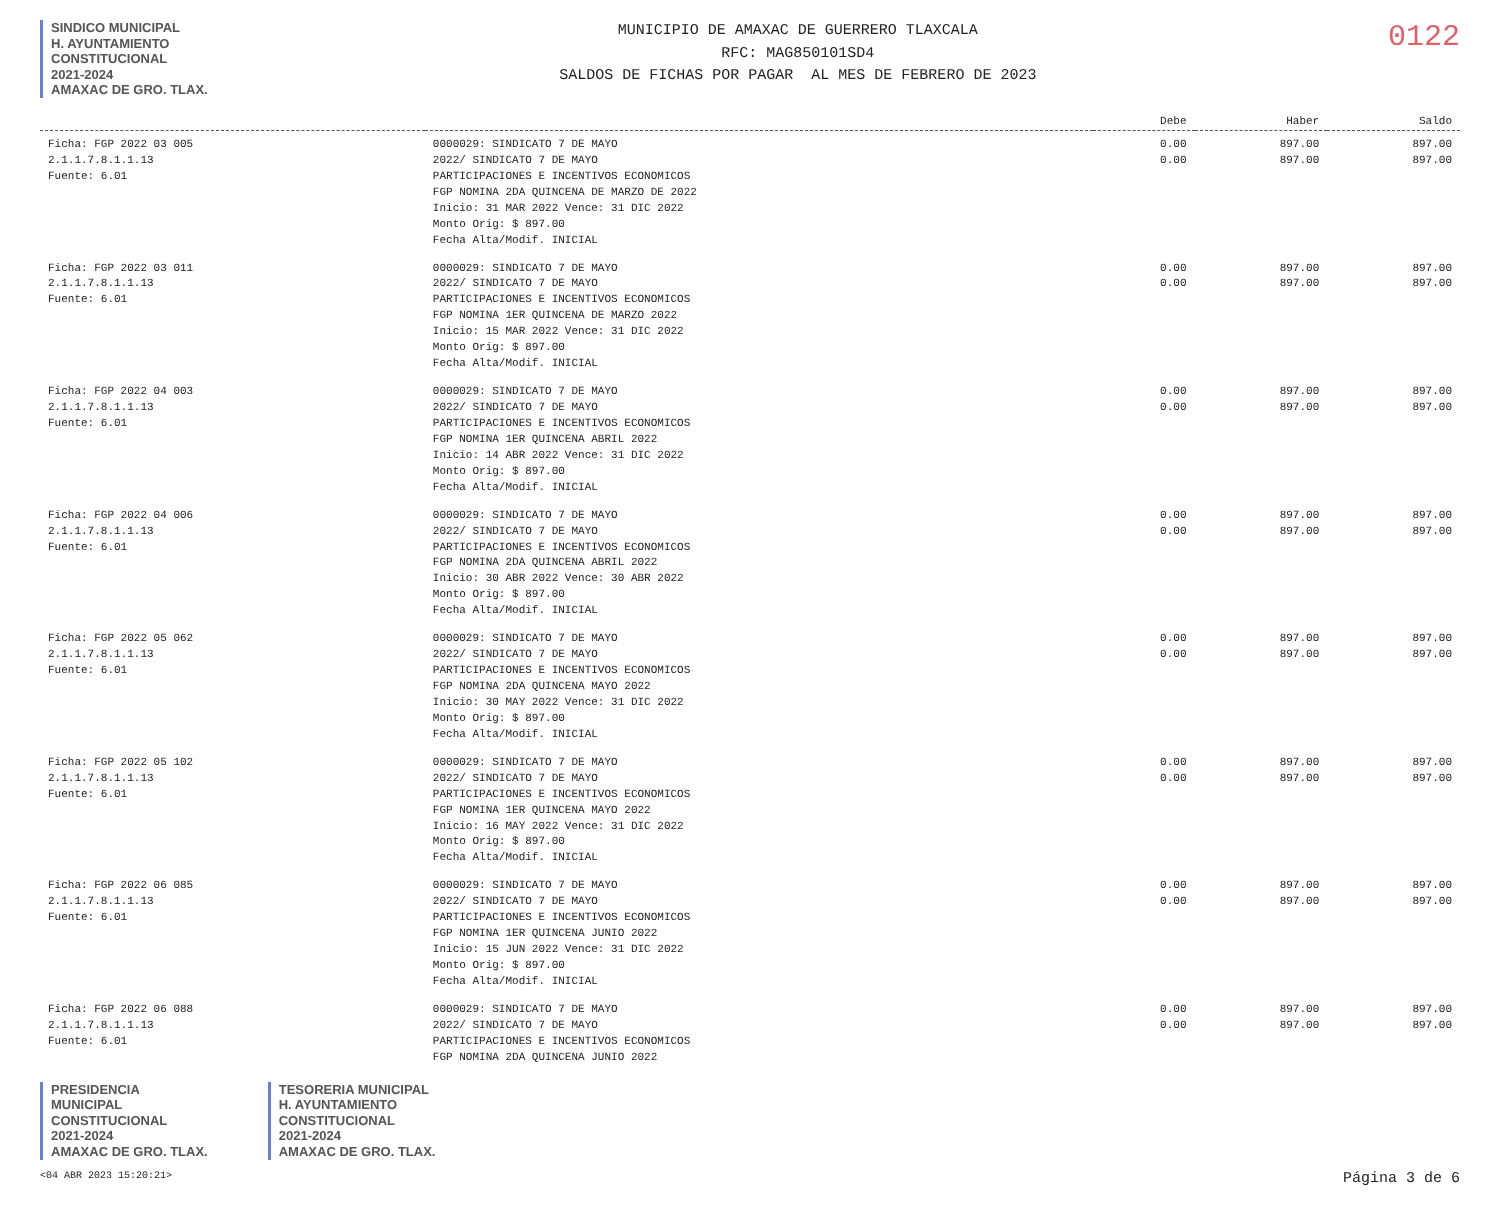SINDICO MUNICIPAL
H. AYUNTAMIENTO
CONSTITUCIONAL
2021-2024
AMAXAC DE GRO. TLAX.
MUNICIPIO DE AMAXAC DE GUERRERO TLAXCALA
RFC: MAG850101SD4
SALDOS DE FICHAS POR PAGAR AL MES DE FEBRERO DE 2023
0122
| | | Debe | Haber | Saldo |
| --- | --- | --- | --- | --- |
| Ficha: FGP 2022 03 005 2.1.1.7.8.1.1.13 Fuente: 6.01 | 0000029: SINDICATO 7 DE MAYO 2022/ SINDICATO 7 DE MAYO PARTICIPACIONES E INCENTIVOS ECONOMICOS FGP NOMINA 2DA QUINCENA DE MARZO DE 2022 Inicio: 31 MAR 2022 Vence: 31 DIC 2022 Monto Orig: $ 897.00 Fecha Alta/Modif. INICIAL | 0.00 0.00 | 897.00 897.00 | 897.00 897.00 |
| Ficha: FGP 2022 03 011 2.1.1.7.8.1.1.13 Fuente: 6.01 | 0000029: SINDICATO 7 DE MAYO 2022/ SINDICATO 7 DE MAYO PARTICIPACIONES E INCENTIVOS ECONOMICOS FGP NOMINA 1ER QUINCENA DE MARZO 2022 Inicio: 15 MAR 2022 Vence: 31 DIC 2022 Monto Orig: $ 897.00 Fecha Alta/Modif. INICIAL | 0.00 0.00 | 897.00 897.00 | 897.00 897.00 |
| Ficha: FGP 2022 04 003 2.1.1.7.8.1.1.13 Fuente: 6.01 | 0000029: SINDICATO 7 DE MAYO 2022/ SINDICATO 7 DE MAYO PARTICIPACIONES E INCENTIVOS ECONOMICOS FGP NOMINA 1ER QUINCENA ABRIL 2022 Inicio: 14 ABR 2022 Vence: 31 DIC 2022 Monto Orig: $ 897.00 Fecha Alta/Modif. INICIAL | 0.00 0.00 | 897.00 897.00 | 897.00 897.00 |
| Ficha: FGP 2022 04 006 2.1.1.7.8.1.1.13 Fuente: 6.01 | 0000029: SINDICATO 7 DE MAYO 2022/ SINDICATO 7 DE MAYO PARTICIPACIONES E INCENTIVOS ECONOMICOS FGP NOMINA 2DA QUINCENA ABRIL 2022 Inicio: 30 ABR 2022 Vence: 30 ABR 2022 Monto Orig: $ 897.00 Fecha Alta/Modif. INICIAL | 0.00 0.00 | 897.00 897.00 | 897.00 897.00 |
| Ficha: FGP 2022 05 062 2.1.1.7.8.1.1.13 Fuente: 6.01 | 0000029: SINDICATO 7 DE MAYO 2022/ SINDICATO 7 DE MAYO PARTICIPACIONES E INCENTIVOS ECONOMICOS FGP NOMINA 2DA QUINCENA MAYO 2022 Inicio: 30 MAY 2022 Vence: 31 DIC 2022 Monto Orig: $ 897.00 Fecha Alta/Modif. INICIAL | 0.00 0.00 | 897.00 897.00 | 897.00 897.00 |
| Ficha: FGP 2022 05 102 2.1.1.7.8.1.1.13 Fuente: 6.01 | 0000029: SINDICATO 7 DE MAYO 2022/ SINDICATO 7 DE MAYO PARTICIPACIONES E INCENTIVOS ECONOMICOS FGP NOMINA 1ER QUINCENA MAYO 2022 Inicio: 16 MAY 2022 Vence: 31 DIC 2022 Monto Orig: $ 897.00 Fecha Alta/Modif. INICIAL | 0.00 0.00 | 897.00 897.00 | 897.00 897.00 |
| Ficha: FGP 2022 06 085 2.1.1.7.8.1.1.13 Fuente: 6.01 | 0000029: SINDICATO 7 DE MAYO 2022/ SINDICATO 7 DE MAYO PARTICIPACIONES E INCENTIVOS ECONOMICOS FGP NOMINA 1ER QUINCENA JUNIO 2022 Inicio: 15 JUN 2022 Vence: 31 DIC 2022 Monto Orig: $ 897.00 Fecha Alta/Modif. INICIAL | 0.00 0.00 | 897.00 897.00 | 897.00 897.00 |
| Ficha: FGP 2022 06 088 2.1.1.7.8.1.1.13 Fuente: 6.01 | 0000029: SINDICATO 7 DE MAYO 2022/ SINDICATO 7 DE MAYO PARTICIPACIONES E INCENTIVOS ECONOMICOS FGP NOMINA 2DA QUINCENA JUNIO 2022 | 0.00 0.00 | 897.00 897.00 | 897.00 897.00 |
PRESIDENCIA
MUNICIPAL
CONSTITUCIONAL
2021-2024
AMAXAC DE GRO. TLAX.
TESORERIA MUNICIPAL
H. AYUNTAMIENTO
CONSTITUCIONAL
2021-2024
AMAXAC DE GRO. TLAX.
<04 ABR 2023 15:20:21> Página 3 de 6